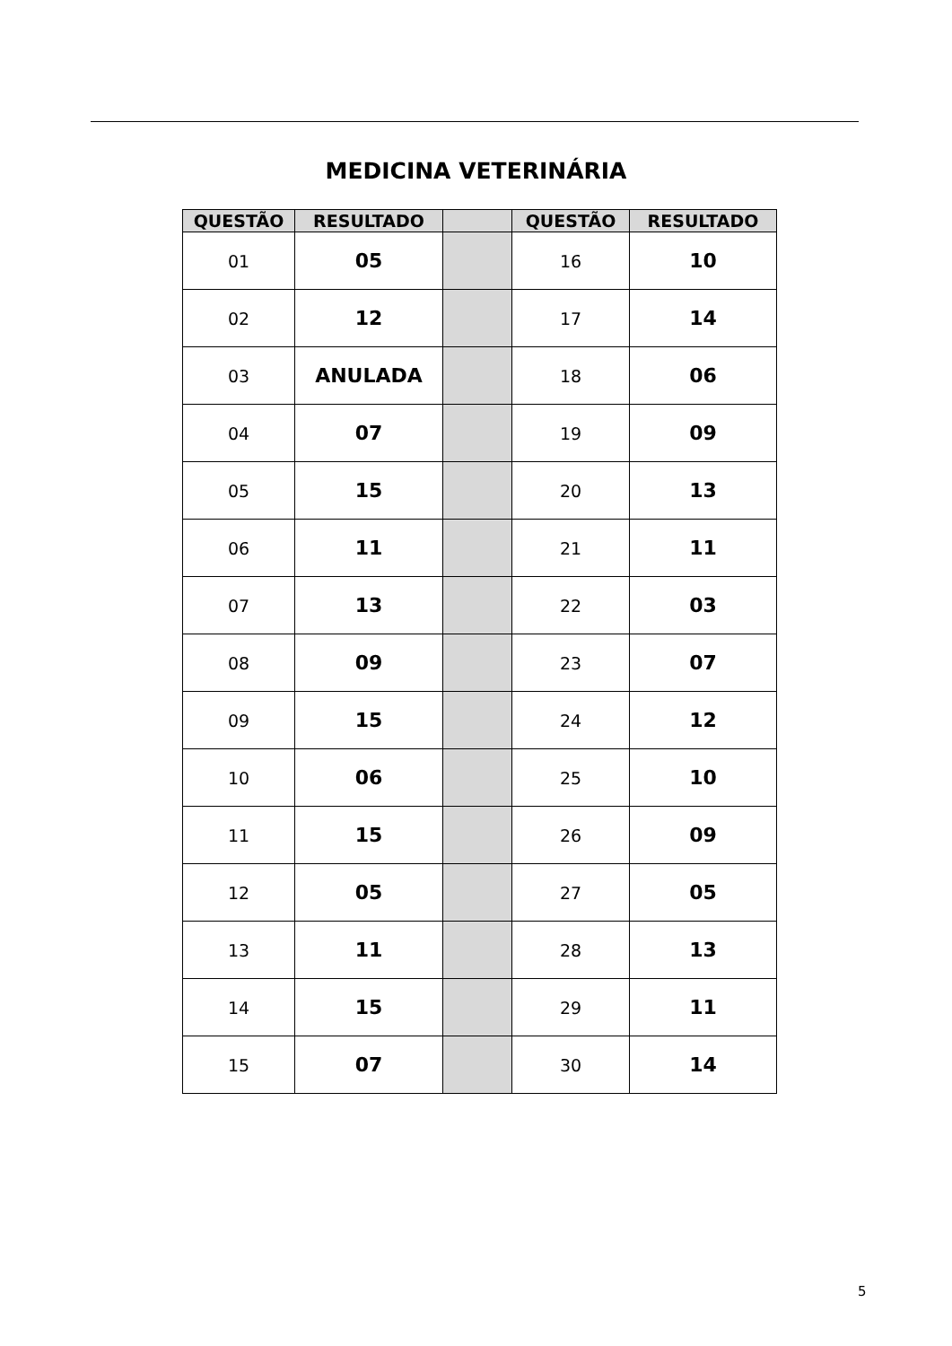MEDICINA VETERINÁRIA
| QUESTÃO | RESULTADO | | QUESTÃO | RESULTADO |
| --- | --- | --- | --- | --- |
| 01 | 05 | | 16 | 10 |
| 02 | 12 | | 17 | 14 |
| 03 | ANULADA | | 18 | 06 |
| 04 | 07 | | 19 | 09 |
| 05 | 15 | | 20 | 13 |
| 06 | 11 | | 21 | 11 |
| 07 | 13 | | 22 | 03 |
| 08 | 09 | | 23 | 07 |
| 09 | 15 | | 24 | 12 |
| 10 | 06 | | 25 | 10 |
| 11 | 15 | | 26 | 09 |
| 12 | 05 | | 27 | 05 |
| 13 | 11 | | 28 | 13 |
| 14 | 15 | | 29 | 11 |
| 15 | 07 | | 30 | 14 |
5